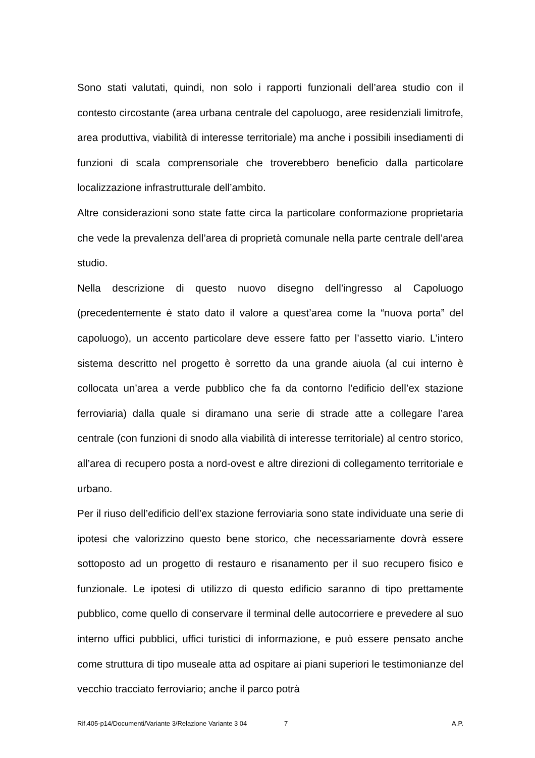Sono stati valutati, quindi, non solo i rapporti funzionali dell’area studio con il contesto circostante (area urbana centrale del capoluogo, aree residenziali limitrofe, area produttiva, viabilità di interesse territoriale) ma anche i possibili insediamenti di funzioni di scala comprensoriale che troverebbero beneficio dalla particolare localizzazione infrastrutturale dell’ambito.
Altre considerazioni sono state fatte circa la particolare conformazione proprietaria che vede la prevalenza dell’area di proprietà comunale nella parte centrale dell’area studio.
Nella descrizione di questo nuovo disegno dell’ingresso al Capoluogo (precedentemente è stato dato il valore a quest’area come la “nuova porta” del capoluogo), un accento particolare deve essere fatto per l’assetto viario. L’intero sistema descritto nel progetto è sorretto da una grande aiuola (al cui interno è collocata un’area a verde pubblico che fa da contorno l’edificio dell’ex stazione ferroviaria) dalla quale si diramano una serie di strade atte a collegare l’area centrale (con funzioni di snodo alla viabilità di interesse territoriale) al centro storico, all’area di recupero posta a nord-ovest e altre direzioni di collegamento territoriale e urbano.
Per il riuso dell’edificio dell’ex stazione ferroviaria sono state individuate una serie di ipotesi che valorizzino questo bene storico, che necessariamente dovrà essere sottoposto ad un progetto di restauro e risanamento per il suo recupero fisico e funzionale. Le ipotesi di utilizzo di questo edificio saranno di tipo prettamente pubblico, come quello di conservare il terminal delle autocorriere e prevedere al suo interno uffici pubblici, uffici turistici di informazione, e può essere pensato anche come struttura di tipo museale atta ad ospitare ai piani superiori le testimonianze del vecchio tracciato ferroviario; anche il parco potrà
Rif.405-p14/Documenti/Variante 3/Relazione Variante 3 04 7 A.P.